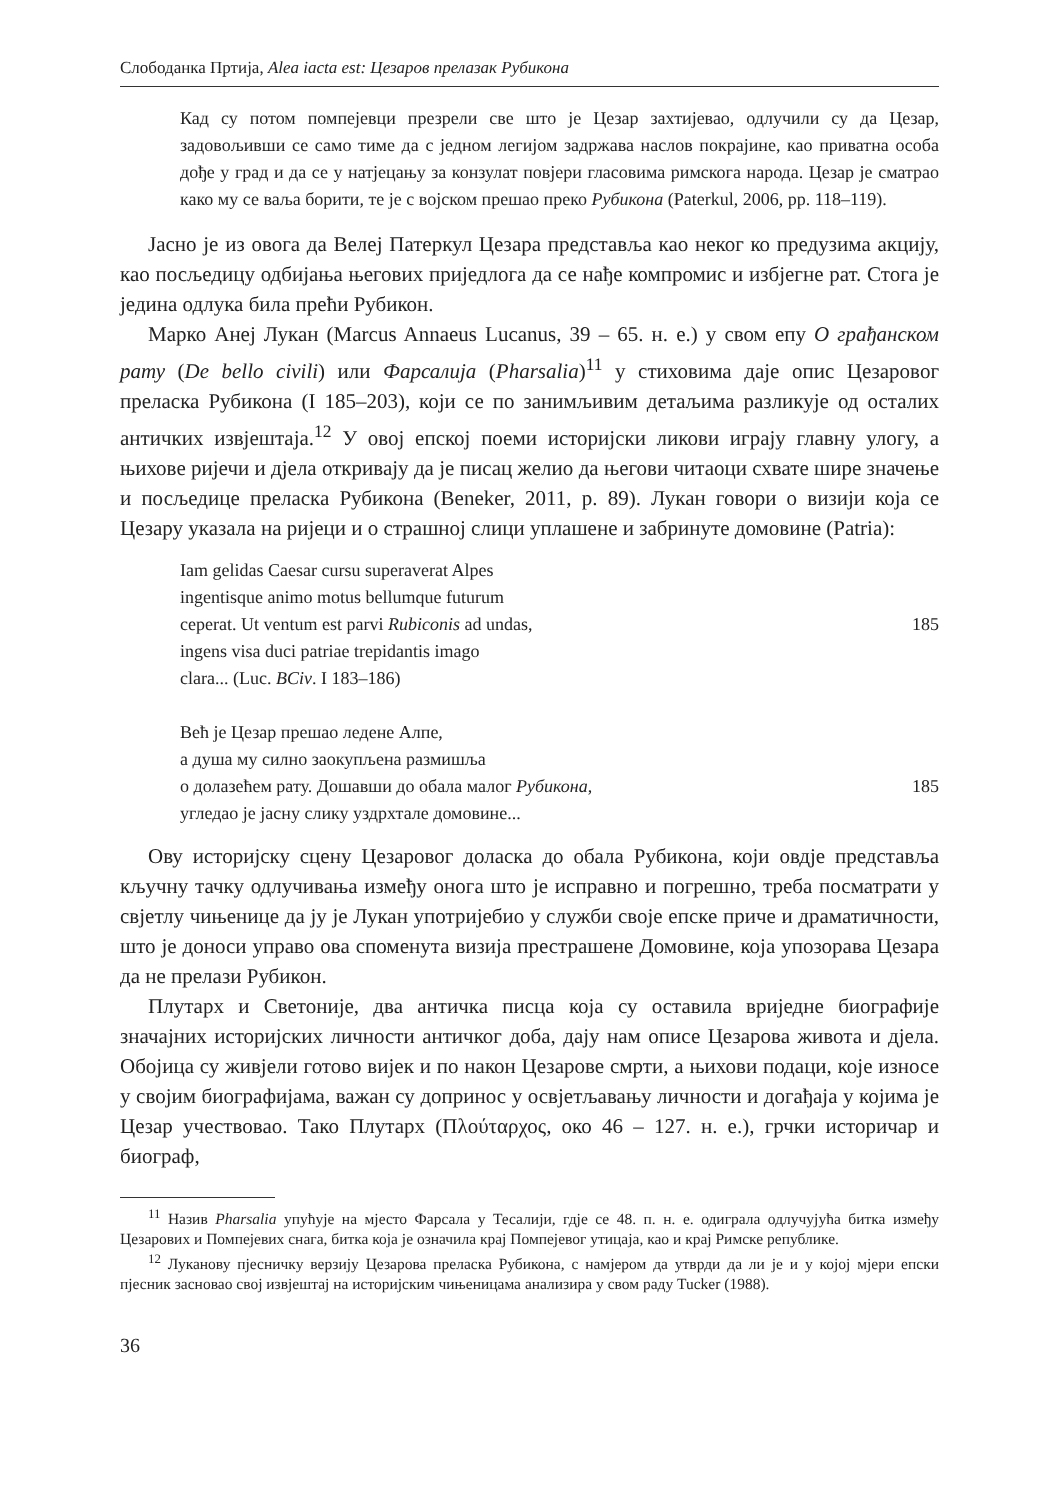Слободанка Пртија, Alea iacta est: Цезаров прелазак Рубикона
Кад су потом помпејевци презрели све што је Цезар захтијевао, одлучили су да Цезар, задовољивши се само тиме да с једном легијом задржава наслов покрајине, као приватна особа дође у град и да се у натјецању за конзулат повјери гласовима римскога народа. Цезар је сматрао како му се ваља борити, те је с војском прешао преко Рубикона (Paterkul, 2006, pp. 118–119).
Јасно је из овога да Велеј Патеркул Цезара представља као неког ко предузима акцију, као посљедицу одбијања његових приједлога да се нађе компромис и избјегне рат. Стога је једина одлука била прећи Рубикон.
Марко Анеј Лукан (Marcus Annaeus Lucanus, 39 – 65. н. е.) у свом епу О грађанском рату (De bello civili) или Фарсалија (Pharsalia)<sup>11</sup> у стиховима даје опис Цезаровог преласка Рубикона (I 185–203), који се по занимљивим детаљима разликује од осталих античких извјештаја.<sup>12</sup> У овој епској поеми историјски ликови играју главну улогу, а њихове ријечи и дјела откривају да је писац желио да његови читаоци схвате шире значење и посљедице преласка Рубикона (Beneker, 2011, p. 89). Лукан говори о визији која се Цезару указала на ријеци и о страшној слици уплашене и забринуте домовине (Patria):
Iam gelidas Caesar cursu superaverat Alpes
ingentisque animo motus bellumque futurum
ceperat. Ut ventum est parvi Rubiconis ad undas, 185
ingens visa duci patriae trepidantis imago
clara... (Luc. BCiv. I 183–186)
Већ је Цезар прешао ледене Алпе,
а душа му силно заокупљена размишља
о долазећем рату. Дошавши до обала малог Рубикона, 185
угледао је јасну слику уздрхтале домовине...
Ову историјску сцену Цезаровог доласка до обала Рубикона, који овдје представља кључну тачку одлучивања између онога што је исправно и погрешно, треба посматрати у свјетлу чињенице да ју је Лукан употријебио у служби своје епске приче и драматичности, што је доноси управо ова споменута визија престрашене Домовине, која упозорава Цезара да не прелази Рубикон.
Плутарх и Светоније, два античка писца која су оставила вриједне биографије значајних историјских личности античког доба, дају нам описе Цезарова живота и дјела. Обојица су живјели готово вијек и по након Цезарове смрти, а њихови подаци, које износе у својим биографијама, важан су допринос у освјетљавању личности и догађаја у којима је Цезар учествовао. Тако Плутарх (Πλούταρχος, око 46 – 127. н. е.), грчки историчар и биограф,
<sup>11</sup> Назив Pharsalia упућује на мјесто Фарсала у Тесалији, гдје се 48. п. н. е. одиграла одлучујућа битка између Цезарових и Помпејевих снага, битка која је означила крај Помпејевог утицаја, као и крај Римске републике.
<sup>12</sup> Луканову пјесничку верзију Цезарова преласка Рубикона, с намјером да утврди да ли је и у којој мјери епски пјесник засновао свој извјештај на историјским чињеницама анализира у свом раду Tucker (1988).
36